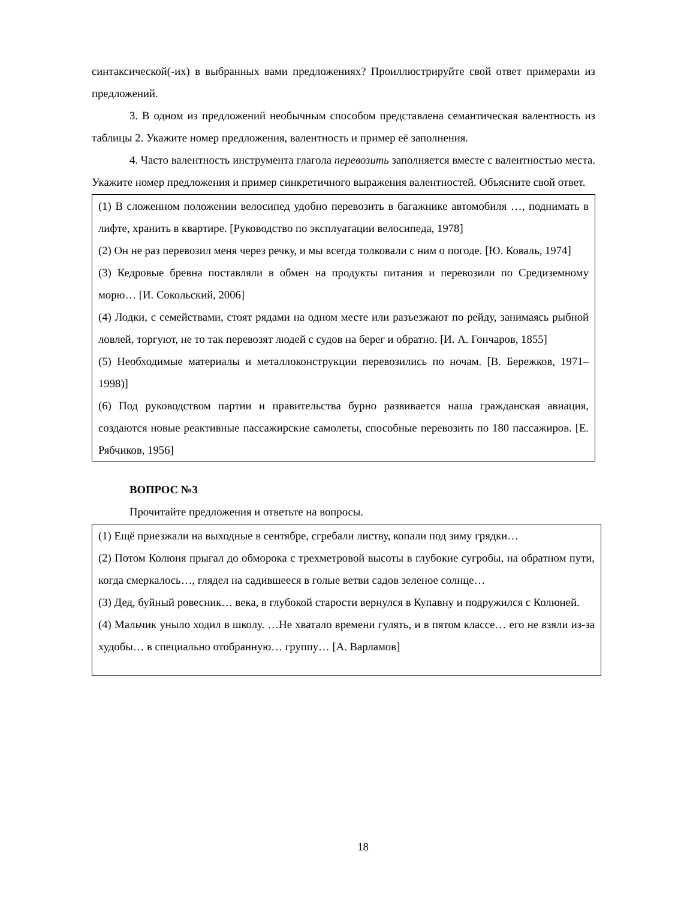синтаксической(-их) в выбранных вами предложениях? Проиллюстрируйте свой ответ примерами из предложений.
3. В одном из предложений необычным способом представлена семантическая валентность из таблицы 2. Укажите номер предложения, валентность и пример её заполнения.
4. Часто валентность инструмента глагола перевозить заполняется вместе с валентностью места. Укажите номер предложения и пример синкретичного выражения валентностей. Объясните свой ответ.
(1) В сложенном положении велосипед удобно перевозить в багажнике автомобиля …, поднимать в лифте, хранить в квартире. [Руководство по эксплуатации велосипеда, 1978]
(2) Он не раз перевозил меня через речку, и мы всегда толковали с ним о погоде. [Ю. Коваль, 1974]
(3) Кедровые бревна поставляли в обмен на продукты питания и перевозили по Средиземному морю… [И. Сокольский, 2006]
(4) Лодки, с семействами, стоят рядами на одном месте или разъезжают по рейду, занимаясь рыбной ловлей, торгуют, не то так перевозят людей с судов на берег и обратно. [И. А. Гончаров, 1855]
(5) Необходимые материалы и металлоконструкции перевозились по ночам. [В. Бережков, 1971–1998)]
(6) Под руководством партии и правительства бурно развивается наша гражданская авиация, создаются новые реактивные пассажирские самолеты, способные перевозить по 180 пассажиров. [Е. Рябчиков, 1956]
ВОПРОС №3
Прочитайте предложения и ответьте на вопросы.
(1) Ещё приезжали на выходные в сентябре, сгребали листву, копали под зиму грядки…
(2) Потом Колюня прыгал до обморока с трехметровой высоты в глубокие сугробы, на обратном пути, когда смеркалось…, глядел на садившееся в голые ветви садов зеленое солнце…
(3) Дед, буйный ровесник… века, в глубокой старости вернулся в Купавну и подружился с Колюней.
(4) Мальчик уныло ходил в школу. …Не хватало времени гулять, и в пятом классе… его не взяли из-за худобы… в специально отобранную… группу… [А. Варламов]
18